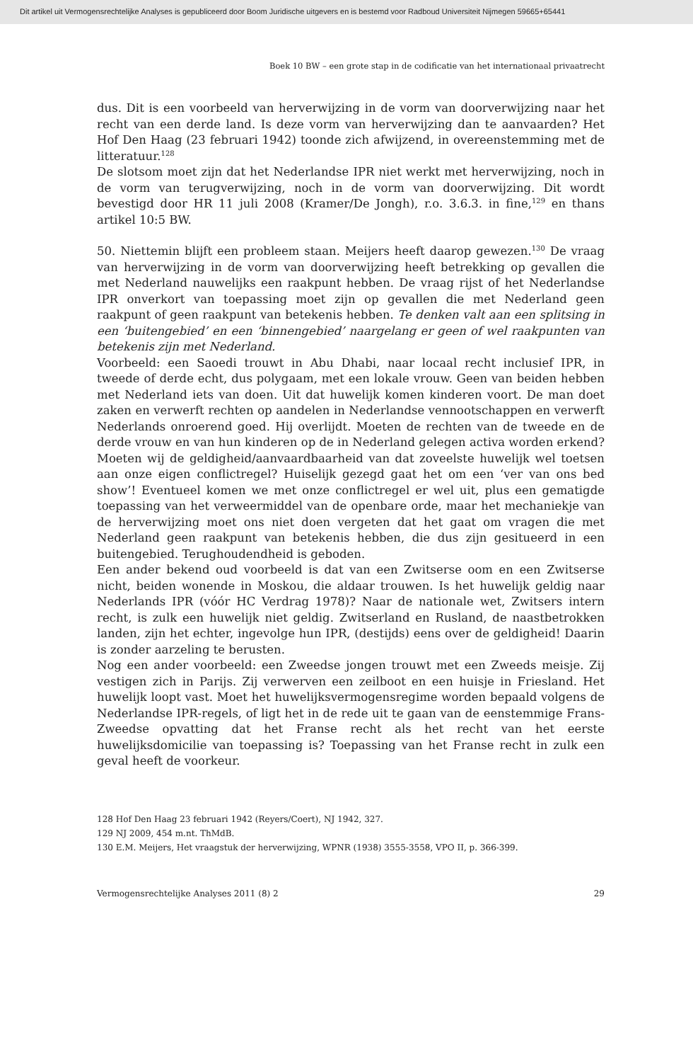Dit artikel uit Vermogensrechtelijke Analyses is gepubliceerd door Boom Juridische uitgevers en is bestemd voor Radboud Universiteit Nijmegen 59665+65441
Boek 10 BW – een grote stap in de codificatie van het internationaal privaatrecht
dus. Dit is een voorbeeld van herverwijzing in de vorm van doorverwijzing naar het recht van een derde land. Is deze vorm van herverwijzing dan te aanvaarden? Het Hof Den Haag (23 februari 1942) toonde zich afwijzend, in overeenstemming met de litteratuur.<sup>128</sup>
De slotsom moet zijn dat het Nederlandse IPR niet werkt met herverwijzing, noch in de vorm van terugverwijzing, noch in de vorm van doorverwijzing. Dit wordt bevestigd door HR 11 juli 2008 (Kramer/De Jongh), r.o. 3.6.3. in fine,<sup>129</sup> en thans artikel 10:5 BW.
50. Niettemin blijft een probleem staan. Meijers heeft daarop gewezen.<sup>130</sup> De vraag van herverwijzing in de vorm van doorverwijzing heeft betrekking op gevallen die met Nederland nauwelijks een raakpunt hebben. De vraag rijst of het Nederlandse IPR onverkort van toepassing moet zijn op gevallen die met Nederland geen raakpunt of geen raakpunt van betekenis hebben. Te denken valt aan een splitsing in een ‘buitengebied’ en een ‘binnengebied’ naargelang er geen of wel raakpunten van betekenis zijn met Nederland.
Voorbeeld: een Saoedi trouwt in Abu Dhabi, naar locaal recht inclusief IPR, in tweede of derde echt, dus polygaam, met een lokale vrouw. Geen van beiden hebben met Nederland iets van doen. Uit dat huwelijk komen kinderen voort. De man doet zaken en verwerft rechten op aandelen in Nederlandse vennootschappen en verwerft Nederlands onroerend goed. Hij overlijdt. Moeten de rechten van de tweede en de derde vrouw en van hun kinderen op de in Nederland gelegen activa worden erkend? Moeten wij de geldigheid/aanvaardbaarheid van dat zoveelste huwelijk wel toetsen aan onze eigen conflictregel? Huiselijk gezegd gaat het om een ‘ver van ons bed show’! Eventueel komen we met onze conflictregel er wel uit, plus een gematigde toepassing van het verweermiddel van de openbare orde, maar het mechaniekje van de herverwijzing moet ons niet doen vergeten dat het gaat om vragen die met Nederland geen raakpunt van betekenis hebben, die dus zijn gesitueerd in een buitengebied. Terughoudendheid is geboden.
Een ander bekend oud voorbeeld is dat van een Zwitserse oom en een Zwitserse nicht, beiden wonende in Moskou, die aldaar trouwen. Is het huwelijk geldig naar Nederlands IPR (vóór HC Verdrag 1978)? Naar de nationale wet, Zwitsers intern recht, is zulk een huwelijk niet geldig. Zwitserland en Rusland, de naastbetrokken landen, zijn het echter, ingevolge hun IPR, (destijds) eens over de geldigheid! Daarin is zonder aarzeling te berusten.
Nog een ander voorbeeld: een Zweedse jongen trouwt met een Zweeds meisje. Zij vestigen zich in Parijs. Zij verwerven een zeilboot en een huisje in Friesland. Het huwelijk loopt vast. Moet het huwelijksvermogensregime worden bepaald volgens de Nederlandse IPR-regels, of ligt het in de rede uit te gaan van de eenstemmige Frans-Zweedse opvatting dat het Franse recht als het recht van het eerste huwelijksdomicilie van toepassing is? Toepassing van het Franse recht in zulk een geval heeft de voorkeur.
128 Hof Den Haag 23 februari 1942 (Reyers/Coert), NJ 1942, 327.
129 NJ 2009, 454 m.nt. ThMdB.
130 E.M. Meijers, Het vraagstuk der herverwijzing, WPNR (1938) 3555-3558, VPO II, p. 366-399.
Vermogensrechtelijke Analyses 2011 (8) 2 29